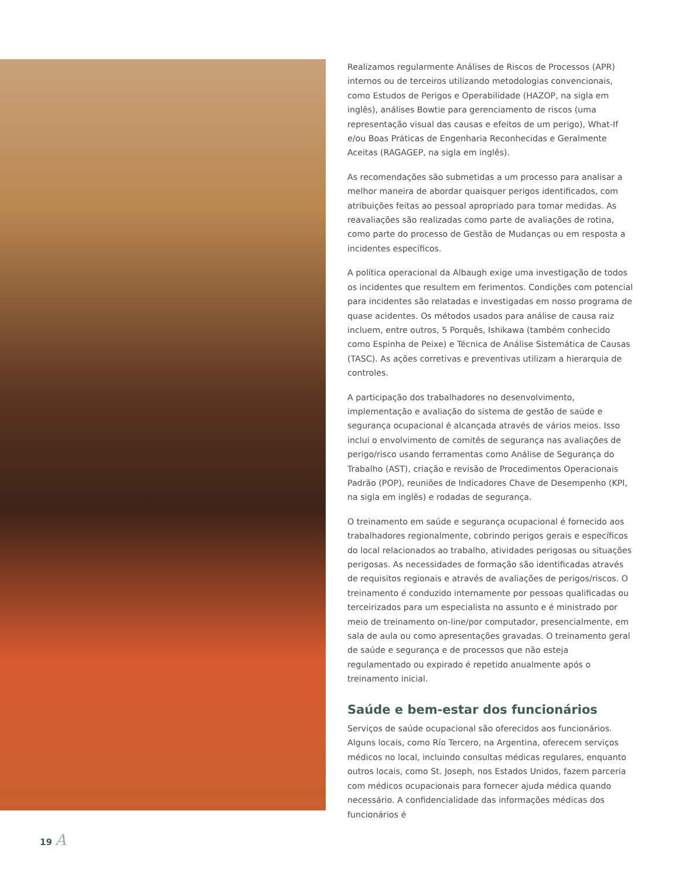Realizamos regularmente Análises de Riscos de Processos (APR) internos ou de terceiros utilizando metodologias convencionais, como Estudos de Perigos e Operabilidade (HAZOP, na sigla em inglês), análises Bowtie para gerenciamento de riscos (uma representação visual das causas e efeitos de um perigo), What-If e/ou Boas Práticas de Engenharia Reconhecidas e Geralmente Aceitas (RAGAGEP, na sigla em inglês).
As recomendações são submetidas a um processo para analisar a melhor maneira de abordar quaisquer perigos identificados, com atribuições feitas ao pessoal apropriado para tomar medidas. As reavaliações são realizadas como parte de avaliações de rotina, como parte do processo de Gestão de Mudanças ou em resposta a incidentes específicos.
A política operacional da Albaugh exige uma investigação de todos os incidentes que resultem em ferimentos. Condições com potencial para incidentes são relatadas e investigadas em nosso programa de quase acidentes. Os métodos usados para análise de causa raiz incluem, entre outros, 5 Porquês, Ishikawa (também conhecido como Espinha de Peixe) e Técnica de Análise Sistemática de Causas (TASC). As ações corretivas e preventivas utilizam a hierarquia de controles.
A participação dos trabalhadores no desenvolvimento, implementação e avaliação do sistema de gestão de saúde e segurança ocupacional é alcançada através de vários meios. Isso inclui o envolvimento de comitês de segurança nas avaliações de perigo/risco usando ferramentas como Análise de Segurança do Trabalho (AST), criação e revisão de Procedimentos Operacionais Padrão (POP), reuniões de Indicadores Chave de Desempenho (KPI, na sigla em inglês) e rodadas de segurança.
O treinamento em saúde e segurança ocupacional é fornecido aos trabalhadores regionalmente, cobrindo perigos gerais e específicos do local relacionados ao trabalho, atividades perigosas ou situações perigosas. As necessidades de formação são identificadas através de requisitos regionais e através de avaliações de perigos/riscos. O treinamento é conduzido internamente por pessoas qualificadas ou terceirizados para um especialista no assunto e é ministrado por meio de treinamento on-line/por computador, presencialmente, em sala de aula ou como apresentações gravadas. O treinamento geral de saúde e segurança e de processos que não esteja regulamentado ou expirado é repetido anualmente após o treinamento inicial.
Saúde e bem-estar dos funcionários
Serviços de saúde ocupacional são oferecidos aos funcionários. Alguns locais, como Río Tercero, na Argentina, oferecem serviços médicos no local, incluindo consultas médicas regulares, enquanto outros locais, como St. Joseph, nos Estados Unidos, fazem parceria com médicos ocupacionais para fornecer ajuda médica quando necessário. A confidencialidade das informações médicas dos funcionários é
19 A